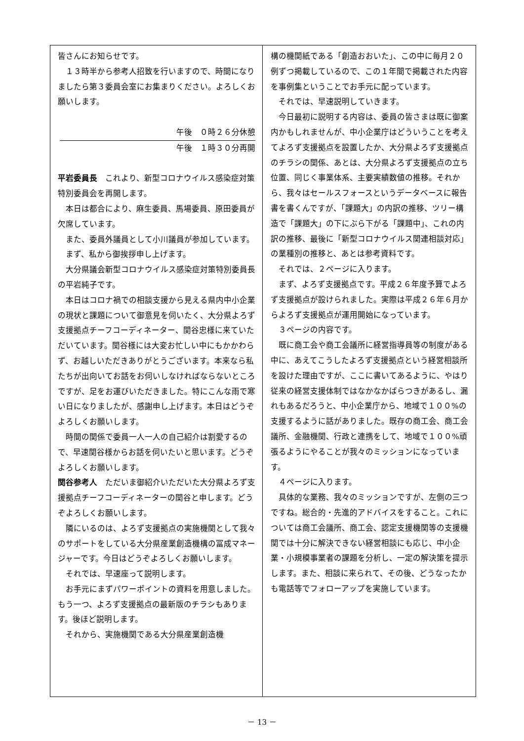皆さんにお知らせです。
１３時半から参考人招致を行いますので、時間になりましたら第３委員会室にお集まりください。よろしくお願いします。
午後　０時２６分休憩
午後　１時３０分再開
平岩委員長　これより、新型コロナウイルス感染症対策特別委員会を再開します。
本日は都合により、麻生委員、馬場委員、原田委員が欠席しています。
また、委員外議員として小川議員が参加しています。
まず、私から御挨拶申し上げます。
大分県議会新型コロナウイルス感染症対策特別委員長の平岩純子です。
本日はコロナ禍での相談支援から見える県内中小企業の現状と課題について御意見を伺いたく、大分県よろず支援拠点チーフコーディネーター、関谷忠様に来ていただいています。関谷様には大変お忙しい中にもかかわらず、お越しいただきありがとうございます。本来なら私たちが出向いてお話をお伺いしなければならないところですが、足をお運びいただきました。特にこんな雨で寒い日になりましたが、感謝申し上げます。本日はどうぞよろしくお願いします。
時間の関係で委員一人一人の自己紹介は割愛するので、早速関谷様からお話を伺いたいと思います。どうぞよろしくお願いします。
関谷参考人　ただいま御紹介いただいた大分県よろず支援拠点チーフコーディネーターの関谷と申します。どうぞよろしくお願いします。
隣にいるのは、よろず支援拠点の実施機関として我々のサポートをしている大分県産業創造機構の冨成マネージャーです。今日はどうぞよろしくお願いします。
それでは、早速座って説明します。
お手元にまずパワーポイントの資料を用意しました。もう一つ、よろず支援拠点の最新版のチラシもあります。後ほど説明します。
それから、実施機関である大分県産業創造機
構の機関紙である「創造おおいた」、この中に毎月２０例ずつ掲載しているので、この１年間で掲載された内容を事例集ということでお手元に配っています。
それでは、早速説明していきます。
今日最初に説明する内容は、委員の皆さまは既に御案内かもしれませんが、中小企業庁はどういうことを考えてよろず支援拠点を設置したか、大分県よろず支援拠点のチラシの関係、あとは、大分県よろず支援拠点の立ち位置、同じく事業体系、主要実績数値の推移。それから、我々はセールスフォースというデータベースに報告書を書くんですが、「課題大」の内訳の推移、ツリー構造で「課題大」の下にぶら下がる「課題中」、これの内訳の推移、最後に「新型コロナウイルス関連相談対応」の業種別の推移と、あとは参考資料です。
それでは、２ページに入ります。
まず、よろず支援拠点です。平成２６年度予算でよろず支援拠点が設けられました。実際は平成２６年６月からよろず支援拠点が運用開始になっています。
３ページの内容です。
既に商工会や商工会議所に経営指導員等の制度がある中に、あえてこうしたよろず支援拠点という経営相談所を設けた理由ですが、ここに書いてあるように、やはり従来の経営支援体制ではなかなかばらつきがあるし、漏れもあるだろうと、中小企業庁から、地域で１００%の支援するように話がありました。既存の商工会、商工会議所、金融機関、行政と連携をして、地域で１００%頑張るようにやることが我々のミッションになっています。
４ページに入ります。
具体的な業務、我々のミッションですが、左側の三つですね。総合的・先進的アドバイスをすること。これについては商工会議所、商工会、認定支援機関等の支援機関では十分に解決できない経営相談にも応じ、中小企業・小規模事業者の課題を分析し、一定の解決策を提示します。また、相談に来られて、その後、どうなったかも電話等でフォローアップを実施しています。
－ 13 －